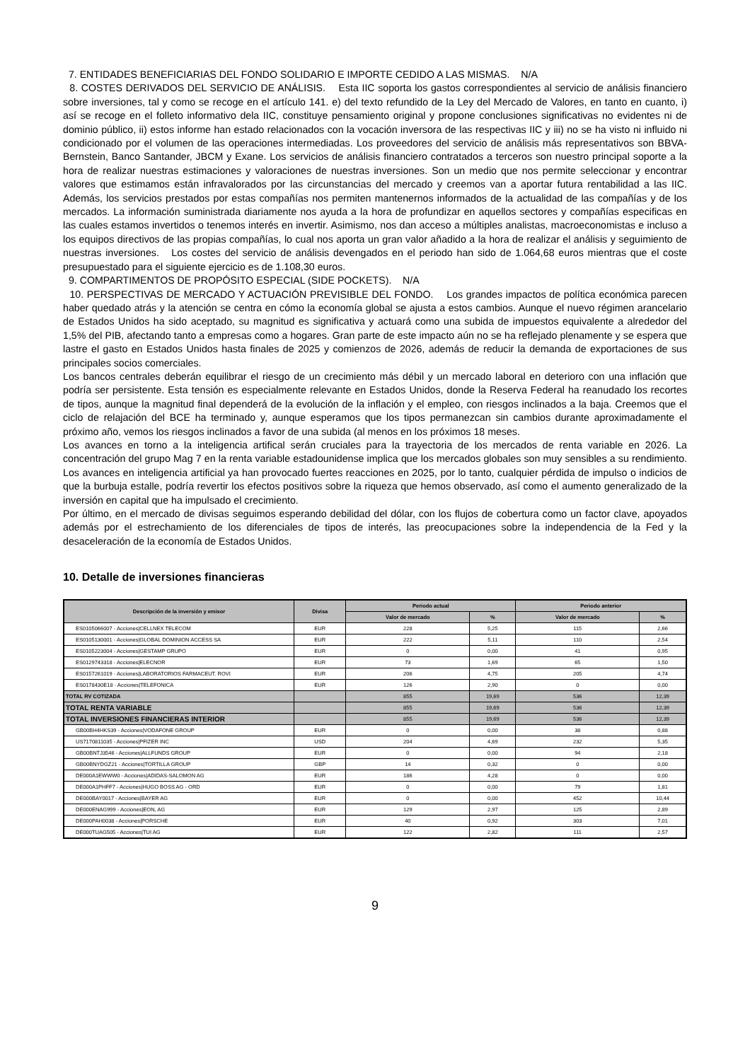7. ENTIDADES BENEFICIARIAS DEL FONDO SOLIDARIO E IMPORTE CEDIDO A LAS MISMAS. N/A
8. COSTES DERIVADOS DEL SERVICIO DE ANÁLISIS. Esta IIC soporta los gastos correspondientes al servicio de análisis financiero sobre inversiones, tal y como se recoge en el artículo 141. e) del texto refundido de la Ley del Mercado de Valores, en tanto en cuanto, i) así se recoge en el folleto informativo dela IIC, constituye pensamiento original y propone conclusiones significativas no evidentes ni de dominio público, ii) estos informe han estado relacionados con la vocación inversora de las respectivas IIC y iii) no se ha visto ni influido ni condicionado por el volumen de las operaciones intermediadas. Los proveedores del servicio de análisis más representativos son BBVA-Bernstein, Banco Santander, JBCM y Exane. Los servicios de análisis financiero contratados a terceros son nuestro principal soporte a la hora de realizar nuestras estimaciones y valoraciones de nuestras inversiones. Son un medio que nos permite seleccionar y encontrar valores que estimamos están infravalorados por las circunstancias del mercado y creemos van a aportar futura rentabilidad a las IIC. Además, los servicios prestados por estas compañías nos permiten mantenernos informados de la actualidad de las compañías y de los mercados. La información suministrada diariamente nos ayuda a la hora de profundizar en aquellos sectores y compañías especificas en las cuales estamos invertidos o tenemos interés en invertir. Asimismo, nos dan acceso a múltiples analistas, macroeconomistas e incluso a los equipos directivos de las propias compañías, lo cual nos aporta un gran valor añadido a la hora de realizar el análisis y seguimiento de nuestras inversiones. Los costes del servicio de análisis devengados en el periodo han sido de 1.064,68 euros mientras que el coste presupuestado para el siguiente ejercicio es de 1.108,30 euros.
9. COMPARTIMENTOS DE PROPÓSITO ESPECIAL (SIDE POCKETS). N/A
10. PERSPECTIVAS DE MERCADO Y ACTUACIÓN PREVISIBLE DEL FONDO. Los grandes impactos de política económica parecen haber quedado atrás y la atención se centra en cómo la economía global se ajusta a estos cambios. Aunque el nuevo régimen arancelario de Estados Unidos ha sido aceptado, su magnitud es significativa y actuará como una subida de impuestos equivalente a alrededor del 1,5% del PIB, afectando tanto a empresas como a hogares. Gran parte de este impacto aún no se ha reflejado plenamente y se espera que lastre el gasto en Estados Unidos hasta finales de 2025 y comienzos de 2026, además de reducir la demanda de exportaciones de sus principales socios comerciales.
Los bancos centrales deberán equilibrar el riesgo de un crecimiento más débil y un mercado laboral en deterioro con una inflación que podría ser persistente. Esta tensión es especialmente relevante en Estados Unidos, donde la Reserva Federal ha reanudado los recortes de tipos, aunque la magnitud final dependerá de la evolución de la inflación y el empleo, con riesgos inclinados a la baja. Creemos que el ciclo de relajación del BCE ha terminado y, aunque esperamos que los tipos permanezcan sin cambios durante aproximadamente el próximo año, vemos los riesgos inclinados a favor de una subida (al menos en los próximos 18 meses.
Los avances en torno a la inteligencia artifical serán cruciales para la trayectoria de los mercados de renta variable en 2026. La concentración del grupo Mag 7 en la renta variable estadounidense implica que los mercados globales son muy sensibles a su rendimiento. Los avances en inteligencia artificial ya han provocado fuertes reacciones en 2025, por lo tanto, cualquier pérdida de impulso o indicios de que la burbuja estalle, podría revertir los efectos positivos sobre la riqueza que hemos observado, así como el aumento generalizado de la inversión en capital que ha impulsado el crecimiento.
Por último, en el mercado de divisas seguimos esperando debilidad del dólar, con los flujos de cobertura como un factor clave, apoyados además por el estrechamiento de los diferenciales de tipos de interés, las preocupaciones sobre la independencia de la Fed y la desaceleración de la economía de Estados Unidos.
10. Detalle de inversiones financieras
| Descripción de la inversión y emisor | Divisa | Periodo actual | | Periodo anterior | |
| --- | --- | --- | --- | --- | --- |
| | | Valor de mercado | % | Valor de mercado | % |
| ES0105066007 - Acciones/CELLNEX TELECOM | EUR | 228 | 5,25 | 115 | 2,66 |
| ES0105130001 - Acciones/GLOBAL DOMINION ACCESS SA | EUR | 222 | 5,11 | 110 | 2,54 |
| ES0105223004 - Acciones/GESTAMP GRUPO | EUR | 0 | 0,00 | 41 | 0,95 |
| ES0129743318 - Acciones/ELECNOR | EUR | 73 | 1,69 | 65 | 1,50 |
| ES0157261019 - Acciones/LABORATORIOS FARMACEUT. ROVI | EUR | 206 | 4,75 | 205 | 4,74 |
| ES0178430E18 - Acciones/TELEFONICA | EUR | 126 | 2,90 | 0 | 0,00 |
| TOTAL RV COTIZADA | | 855 | 19,69 | 536 | 12,39 |
| TOTAL RENTA VARIABLE | | 855 | 19,69 | 536 | 12,39 |
| TOTAL INVERSIONES FINANCIERAS INTERIOR | | 855 | 19,69 | 536 | 12,39 |
| GB00BH4HKS39 - Acciones/VODAFONE GROUP | EUR | 0 | 0,00 | 38 | 0,88 |
| US7170811035 - Acciones/PFIZER INC | USD | 204 | 4,69 | 232 | 5,35 |
| GB00BNTJ3546 - Acciones/ALLFUNDS GROUP | EUR | 0 | 0,00 | 94 | 2,18 |
| GB00BNYDGZ21 - Acciones/TORTILLA GROUP | GBP | 14 | 0,32 | 0 | 0,00 |
| DE000A1EWWW0 - Acciones/ADIDAS-SALOMON AG | EUR | 186 | 4,28 | 0 | 0,00 |
| DE000A1PHFF7 - Acciones/HUGO BOSS AG - ORD | EUR | 0 | 0,00 | 79 | 1,81 |
| DE000BAY0017 - Acciones/BAYER AG | EUR | 0 | 0,00 | 452 | 10,44 |
| DE000ENAG999 - Acciones/EON, AG | EUR | 129 | 2,97 | 125 | 2,89 |
| DE000PAH0038 - Acciones/PORSCHE | EUR | 40 | 0,92 | 303 | 7,01 |
| DE000TUAG505 - Acciones/TUI AG | EUR | 122 | 2,82 | 111 | 2,57 |
9